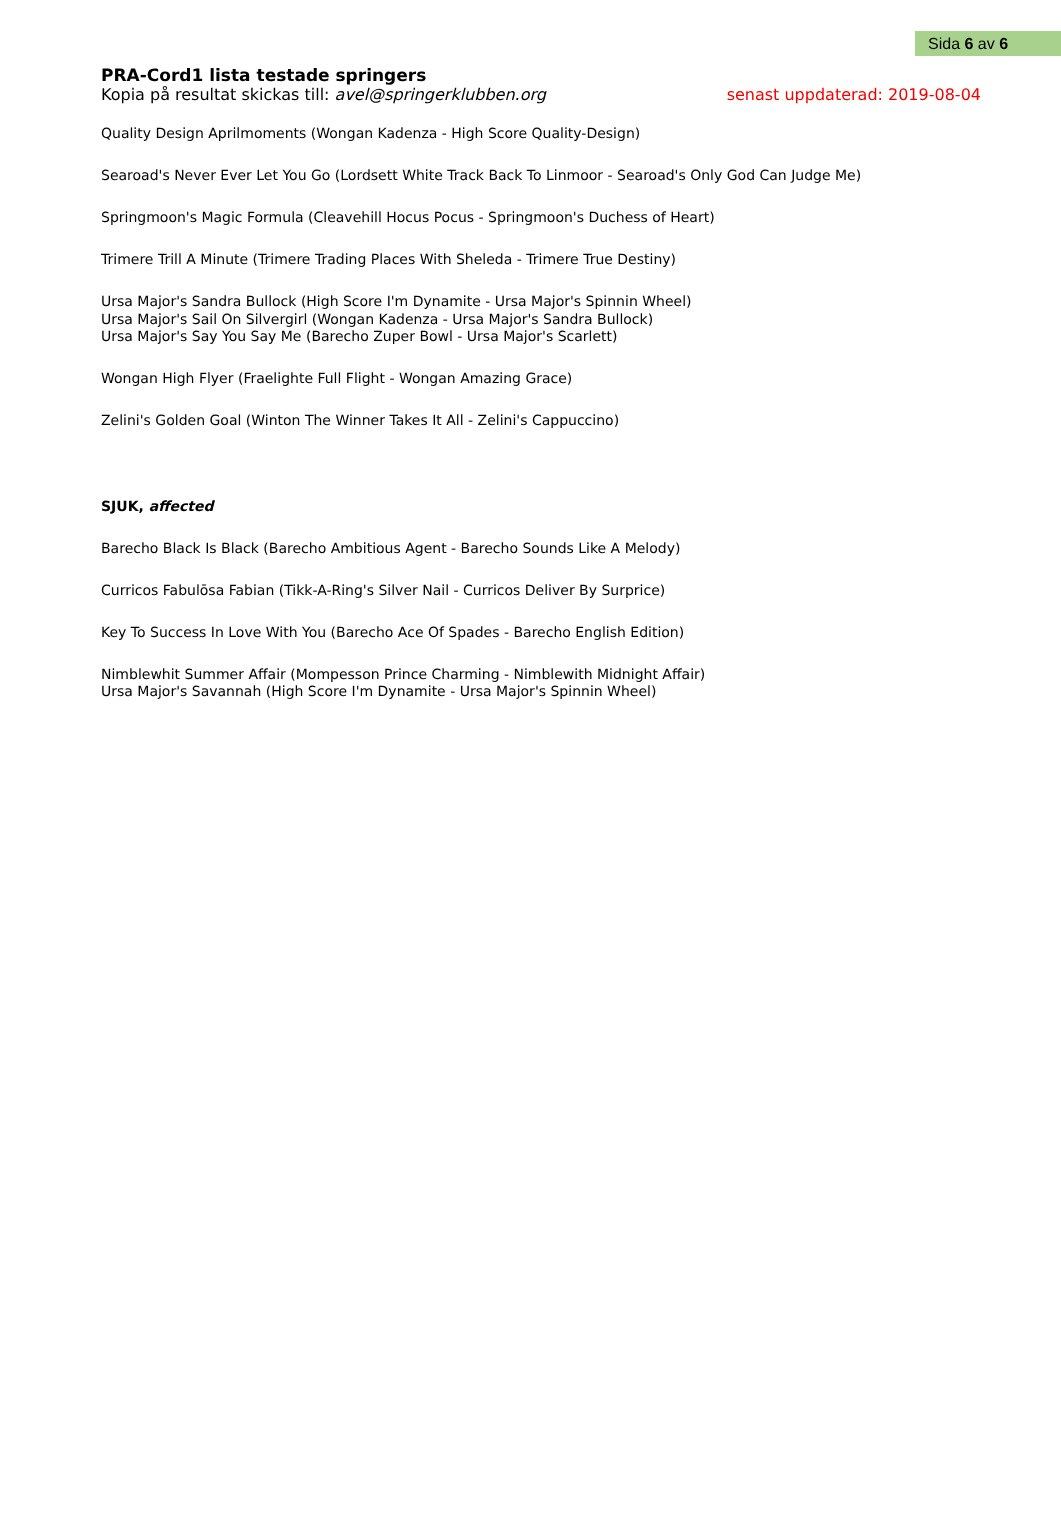Sida 6 av 6
PRA-Cord1 lista testade springers
Kopia på resultat skickas till: avel@springerklubben.org senast uppdaterad: 2019-08-04
Quality Design Aprilmoments (Wongan Kadenza - High Score Quality-Design)
Searoad's Never Ever Let You Go (Lordsett White Track Back To Linmoor - Searoad's Only God Can Judge Me)
Springmoon's Magic Formula (Cleavehill Hocus Pocus - Springmoon's Duchess of Heart)
Trimere Trill A Minute (Trimere Trading Places With Sheleda - Trimere True Destiny)
Ursa Major's Sandra Bullock (High Score I'm Dynamite - Ursa Major's Spinnin Wheel)
Ursa Major's Sail On Silvergirl (Wongan Kadenza - Ursa Major's Sandra Bullock)
Ursa Major's Say You Say Me (Barecho Zuper Bowl - Ursa Major's Scarlett)
Wongan High Flyer (Fraelighte Full Flight - Wongan Amazing Grace)
Zelini's Golden Goal (Winton The Winner Takes It All - Zelini's Cappuccino)
SJUK, affected
Barecho Black Is Black (Barecho Ambitious Agent - Barecho Sounds Like A Melody)
Curricos Fabulōsa Fabian (Tikk-A-Ring's Silver Nail - Curricos Deliver By Surprice)
Key To Success In Love With You (Barecho Ace Of Spades - Barecho English Edition)
Nimblewhit Summer Affair (Mompesson Prince Charming - Nimblewith Midnight Affair)
Ursa Major's Savannah (High Score I'm Dynamite - Ursa Major's Spinnin Wheel)